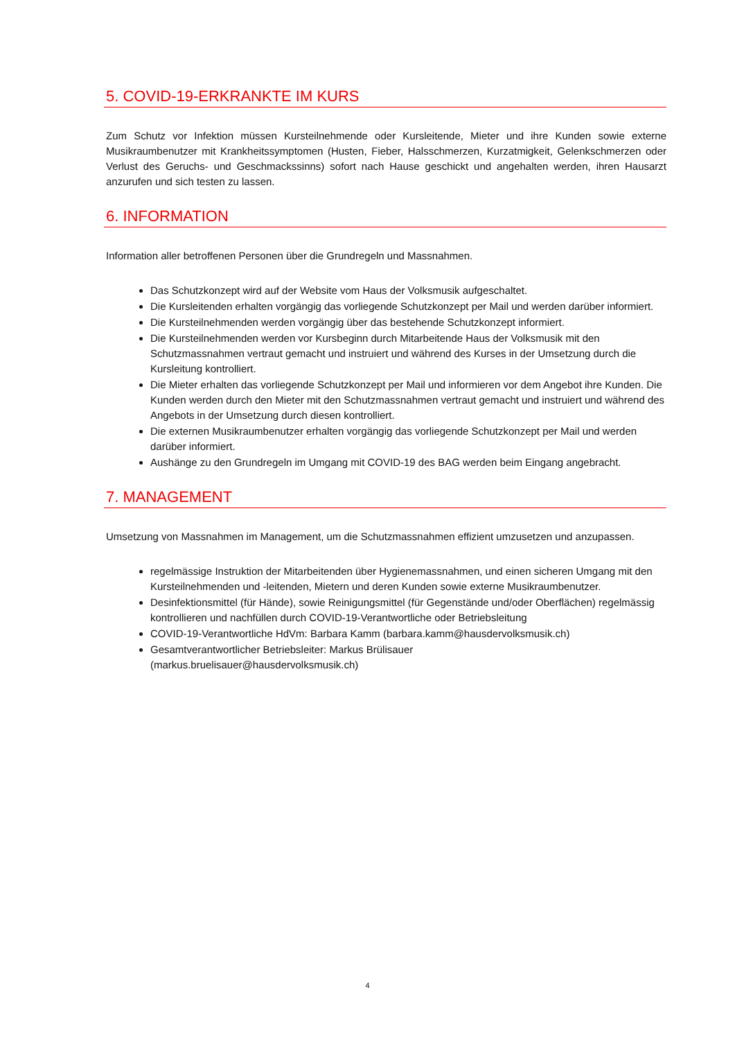5. COVID-19-ERKRANKTE IM KURS
Zum Schutz vor Infektion müssen Kursteilnehmende oder Kursleitende, Mieter und ihre Kunden sowie externe Musikraumbenutzer mit Krankheitssymptomen (Husten, Fieber, Halsschmerzen, Kurzatmigkeit, Gelenkschmerzen oder Verlust des Geruchs- und Geschmackssinns) sofort nach Hause geschickt und angehalten werden, ihren Hausarzt anzurufen und sich testen zu lassen.
6. INFORMATION
Information aller betroffenen Personen über die Grundregeln und Massnahmen.
Das Schutzkonzept wird auf der Website vom Haus der Volksmusik aufgeschaltet.
Die Kursleitenden erhalten vorgängig das vorliegende Schutzkonzept per Mail und werden darüber informiert.
Die Kursteilnehmenden werden vorgängig über das bestehende Schutzkonzept informiert.
Die Kursteilnehmenden werden vor Kursbeginn durch Mitarbeitende Haus der Volksmusik mit den Schutzmassnahmen vertraut gemacht und instruiert und während des Kurses in der Umsetzung durch die Kursleitung kontrolliert.
Die Mieter erhalten das vorliegende Schutzkonzept per Mail und informieren vor dem Angebot ihre Kunden. Die Kunden werden durch den Mieter mit den Schutzmassnahmen vertraut gemacht und instruiert und während des Angebots in der Umsetzung durch diesen kontrolliert.
Die externen Musikraumbenutzer erhalten vorgängig das vorliegende Schutzkonzept per Mail und werden darüber informiert.
Aushänge zu den Grundregeln im Umgang mit COVID-19 des BAG werden beim Eingang angebracht.
7. MANAGEMENT
Umsetzung von Massnahmen im Management, um die Schutzmassnahmen effizient umzusetzen und anzupassen.
regelmässige Instruktion der Mitarbeitenden über Hygienemassnahmen, und einen sicheren Umgang mit den Kursteilnehmenden und -leitenden, Mietern und deren Kunden sowie externe Musikraumbenutzer.
Desinfektionsmittel (für Hände), sowie Reinigungsmittel (für Gegenstände und/oder Oberflächen) regelmässig kontrollieren und nachfüllen durch COVID-19-Verantwortliche oder Betriebsleitung
COVID-19-Verantwortliche HdVm: Barbara Kamm (barbara.kamm@hausdervolksmusik.ch)
Gesamtverantwortlicher Betriebsleiter: Markus Brülisauer
(markus.bruelisauer@hausdervolksmusik.ch)
4